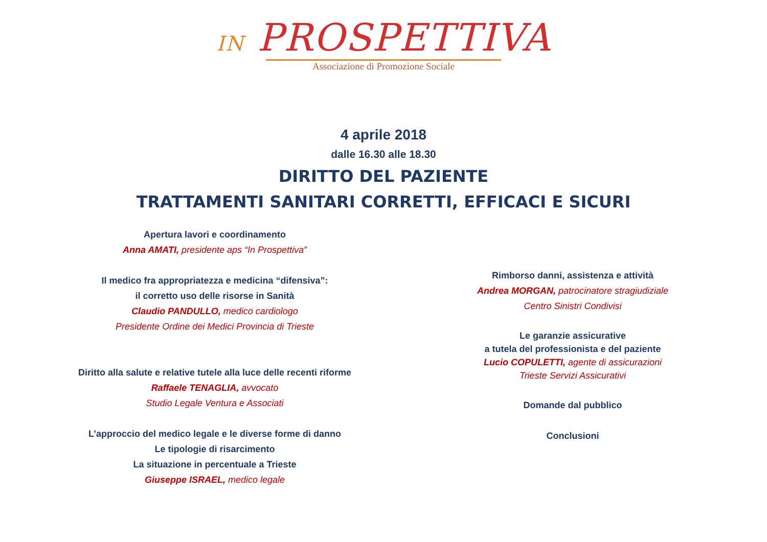IN PROSPETTIVA
Associazione di Promozione Sociale
4 aprile 2018
dalle 16.30 alle 18.30
DIRITTO DEL PAZIENTE
TRATTAMENTI SANITARI CORRETTI, EFFICACI E SICURI
Apertura lavori e coordinamento
Anna AMATI, presidente aps “In Prospettiva”
Il medico fra appropriatezza e medicina “difensiva”:
il corretto uso delle risorse in Sanità
Claudio PANDULLO, medico cardiologo
Presidente Ordine dei Medici Provincia di Trieste
Diritto alla salute e relative tutele alla luce delle recenti riforme
Raffaele TENAGLIA, avvocato
Studio Legale Ventura e Associati
L’approccio del medico legale e le diverse forme di danno
Le tipologie di risarcimento
La situazione in percentuale a Trieste
Giuseppe ISRAEL, medico legale
Rimborso danni, assistenza e attività
Andrea MORGAN, patrocinatore stragiudiziale
Centro Sinistri Condivisi
Le garanzie assicurative
a tutela del professionista e del paziente
Lucio COPULETTI, agente di assicurazioni
Trieste Servizi Assicurativi
Domande dal pubblico
Conclusioni